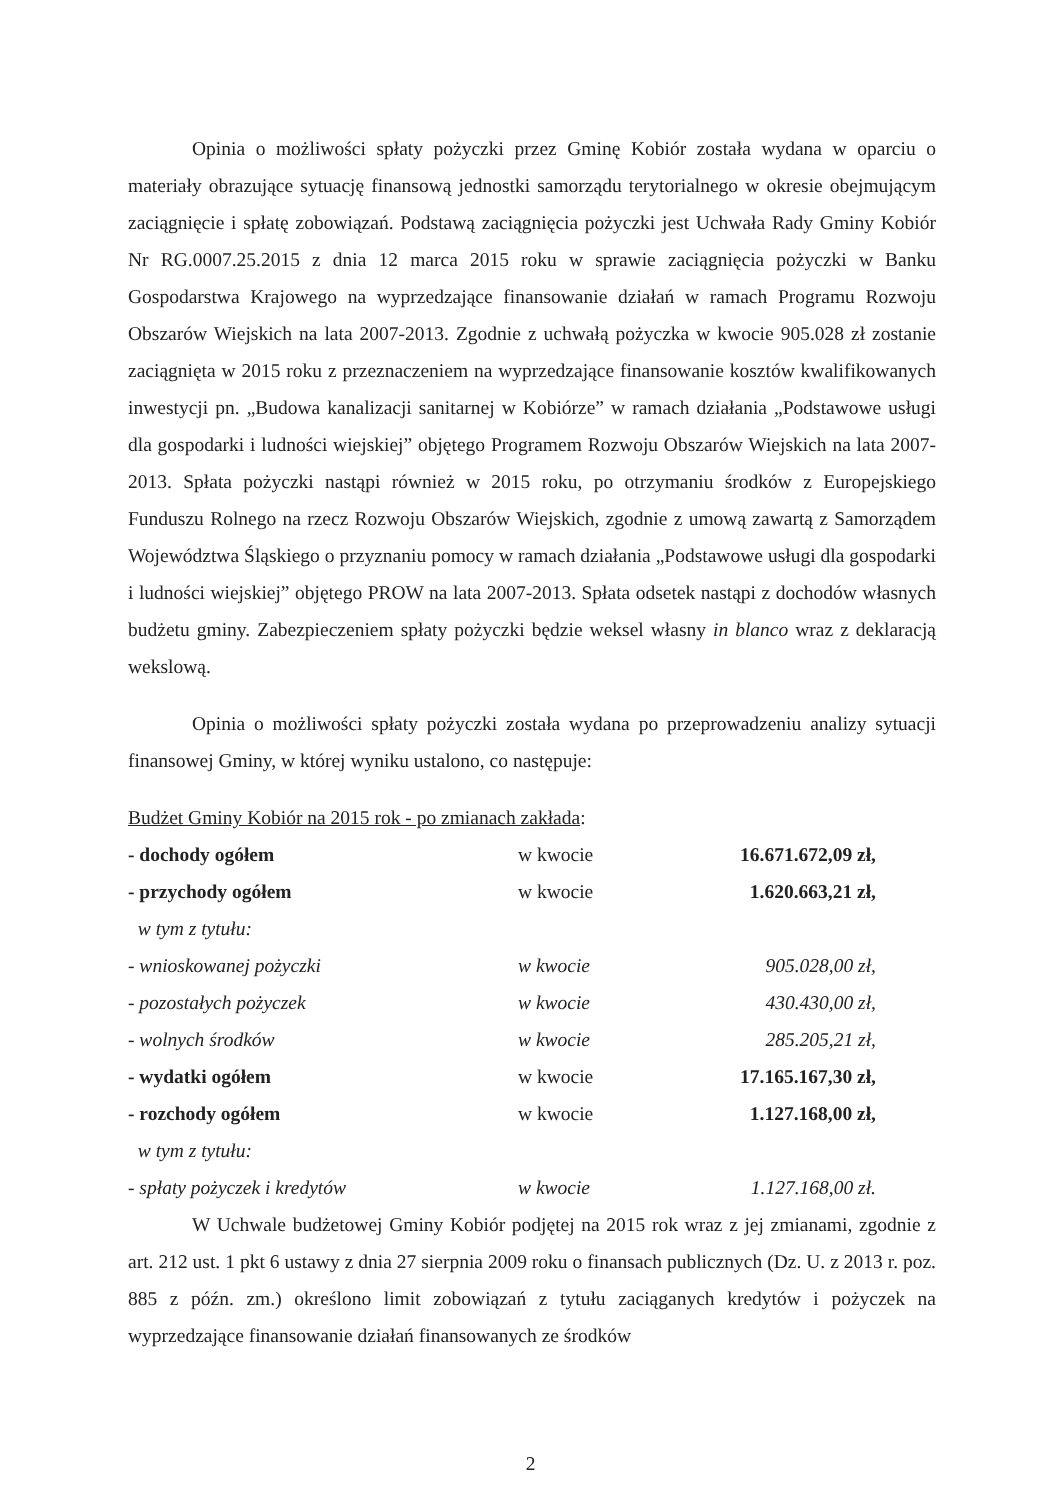Opinia o możliwości spłaty pożyczki przez Gminę Kobiór została wydana w oparciu o materiały obrazujące sytuację finansową jednostki samorządu terytorialnego w okresie obejmującym zaciągnięcie i spłatę zobowiązań. Podstawą zaciągnięcia pożyczki jest Uchwała Rady Gminy Kobiór Nr RG.0007.25.2015 z dnia 12 marca 2015 roku w sprawie zaciągnięcia pożyczki w Banku Gospodarstwa Krajowego na wyprzedzające finansowanie działań w ramach Programu Rozwoju Obszarów Wiejskich na lata 2007-2013. Zgodnie z uchwałą pożyczka w kwocie 905.028 zł zostanie zaciągnięta w 2015 roku z przeznaczeniem na wyprzedzające finansowanie kosztów kwalifikowanych inwestycji pn. „Budowa kanalizacji sanitarnej w Kobiórze” w ramach działania „Podstawowe usługi dla gospodarki i ludności wiejskiej” objętego Programem Rozwoju Obszarów Wiejskich na lata 2007-2013. Spłata pożyczki nastąpi również w 2015 roku, po otrzymaniu środków z Europejskiego Funduszu Rolnego na rzecz Rozwoju Obszarów Wiejskich, zgodnie z umową zawartą z Samorządem Województwa Śląskiego o przyznaniu pomocy w ramach działania „Podstawowe usługi dla gospodarki i ludności wiejskiej” objętego PROW na lata 2007-2013. Spłata odsetek nastąpi z dochodów własnych budżetu gminy. Zabezpieczeniem spłaty pożyczki będzie weksel własny in blanco wraz z deklaracją wekslową.
Opinia o możliwości spłaty pożyczki została wydana po przeprowadzeniu analizy sytuacji finansowej Gminy, w której wyniku ustalono, co następuje:
Budżet Gminy Kobiór na 2015 rok - po zmianach zakłada:
| - dochody ogółem | w kwocie | 16.671.672,09 zł, |
| - przychody ogółem | w kwocie | 1.620.663,21 zł, |
| w tym z tytułu: | | |
| - wnioskowanej pożyczki | w kwocie | 905.028,00 zł, |
| - pozostałych pożyczek | w kwocie | 430.430,00 zł, |
| - wolnych środków | w kwocie | 285.205,21 zł, |
| - wydatki ogółem | w kwocie | 17.165.167,30 zł, |
| - rozchody ogółem | w kwocie | 1.127.168,00 zł, |
| w tym z tytułu: | | |
| - spłaty pożyczek i kredytów | w kwocie | 1.127.168,00 zł. |
W Uchwale budżetowej Gminy Kobiór podjętej na 2015 rok wraz z jej zmianami, zgodnie z art. 212 ust. 1 pkt 6 ustawy z dnia 27 sierpnia 2009 roku o finansach publicznych (Dz. U. z 2013 r. poz. 885 z późn. zm.) określono limit zobowiązań z tytułu zaciąganych kredytów i pożyczek na wyprzedzające finansowanie działań finansowanych ze środków
2